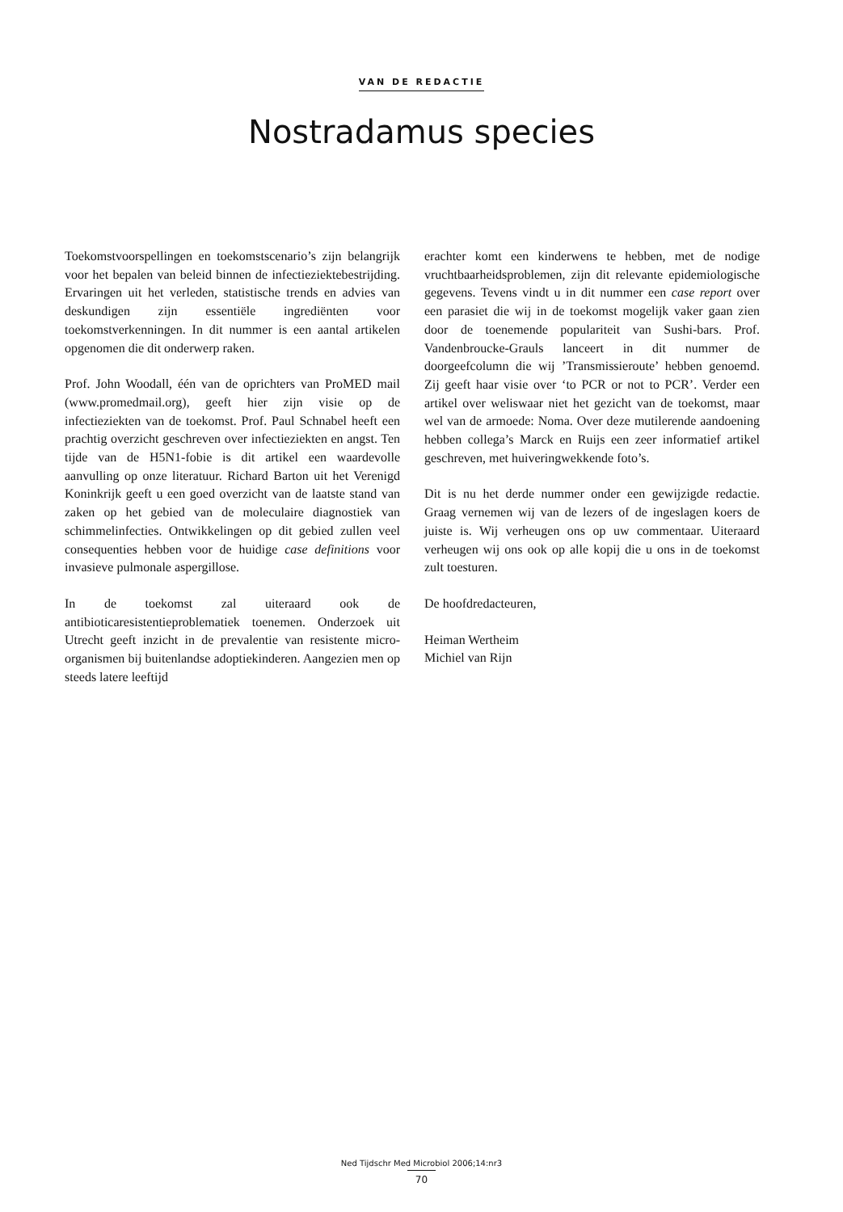VAN DE REDACTIE
Nostradamus species
Toekomstvoorspellingen en toekomstscenario’s zijn belangrijk voor het bepalen van beleid binnen de infectieziektebestrijding. Ervaringen uit het verleden, statistische trends en advies van deskundigen zijn essentiële ingrediënten voor toekomstverkenningen. In dit nummer is een aantal artikelen opgenomen die dit onderwerp raken.
Prof. John Woodall, één van de oprichters van ProMED mail (www.promedmail.org), geeft hier zijn visie op de infectieziekten van de toekomst. Prof. Paul Schnabel heeft een prachtig overzicht geschreven over infectieziekten en angst. Ten tijde van de H5N1-fobie is dit artikel een waardevolle aanvulling op onze literatuur. Richard Barton uit het Verenigd Koninkrijk geeft u een goed overzicht van de laatste stand van zaken op het gebied van de moleculaire diagnostiek van schimmelinfecties. Ontwikkelingen op dit gebied zullen veel consequenties hebben voor de huidige case definitions voor invasieve pulmonale aspergillose.
In de toekomst zal uiteraard ook de antibioticaresistentieproblematiek toenemen. Onderzoek uit Utrecht geeft inzicht in de prevalentie van resistente micro-organismen bij buitenlandse adoptiekinderen. Aangezien men op steeds latere leeftijd
erachter komt een kinderwens te hebben, met de nodige vruchtbaarheidsproblemen, zijn dit relevante epidemiologische gegevens. Tevens vindt u in dit nummer een case report over een parasiet die wij in de toekomst mogelijk vaker gaan zien door de toenemende populariteit van Sushi-bars. Prof. Vandenbroucke-Grauls lanceert in dit nummer de doorgeefcolumn die wij ’Transmissieroute’ hebben genoemd. Zij geeft haar visie over ‘to PCR or not to PCR’. Verder een artikel over weliswaar niet het gezicht van de toekomst, maar wel van de armoede: Noma. Over deze mutilerende aandoening hebben collega’s Marck en Ruijs een zeer informatief artikel geschreven, met huiveringwekkende foto’s.
Dit is nu het derde nummer onder een gewijzigde redactie. Graag vernemen wij van de lezers of de ingeslagen koers de juiste is. Wij verheugen ons op uw commentaar. Uiteraard verheugen wij ons ook op alle kopij die u ons in de toekomst zult toesturen.
De hoofdredacteuren,
Heiman Wertheim
Michiel van Rijn
Ned Tijdschr Med Microbiol 2006;14:nr3
70